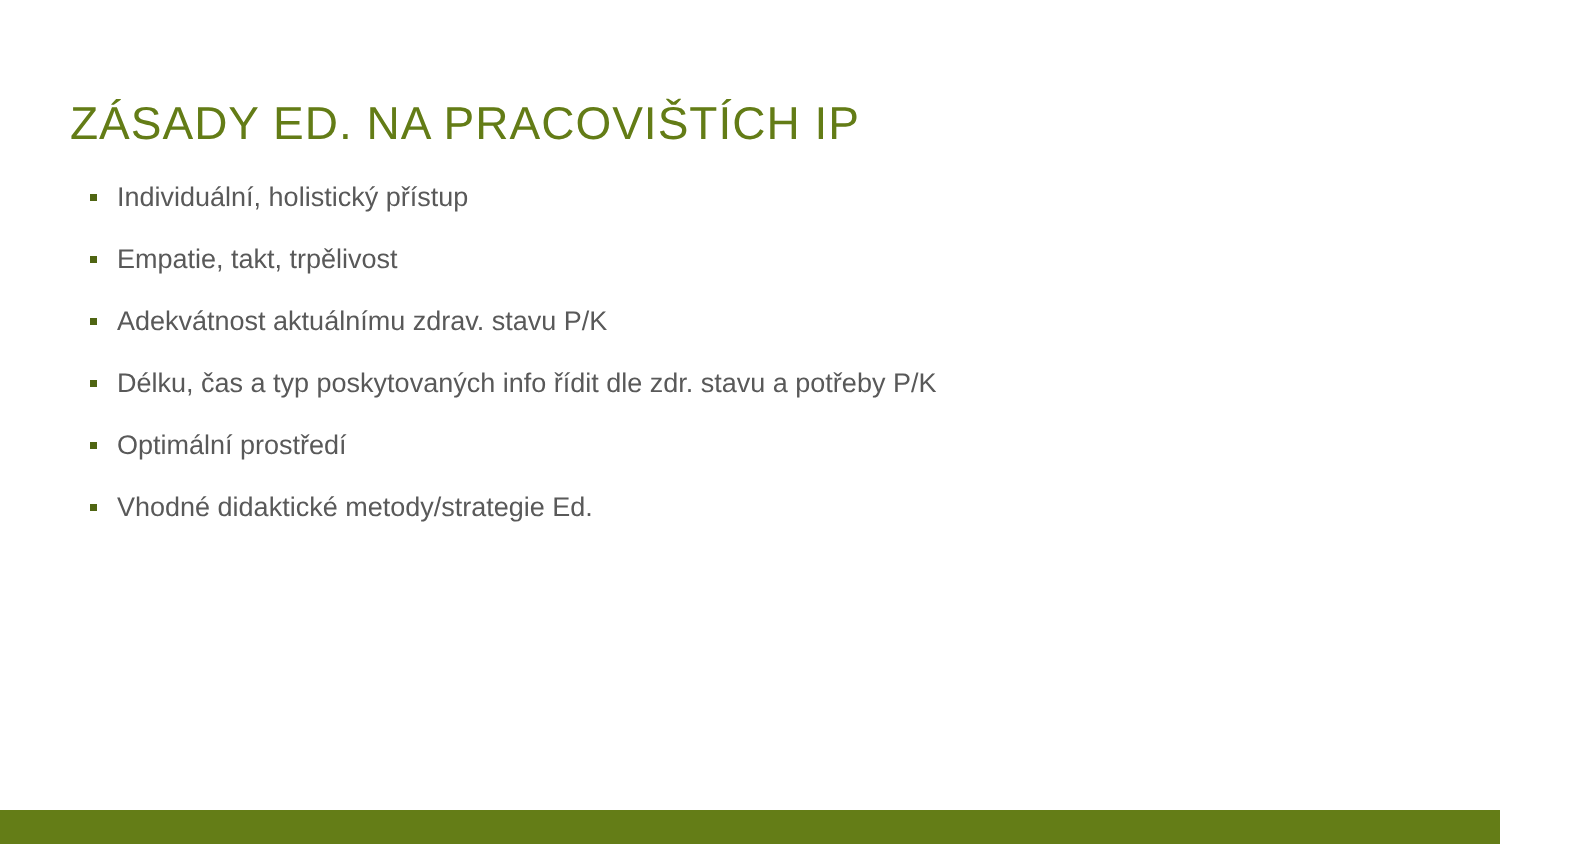ZÁSADY ED. NA PRACOVIŠTÍCH IP
Individuální, holistický přístup
Empatie, takt, trpělivost
Adekvátnost aktuálnímu zdrav. stavu P/K
Délku, čas a typ poskytovaných info řídit dle zdr. stavu a potřeby P/K
Optimální prostředí
Vhodné didaktické metody/strategie Ed.